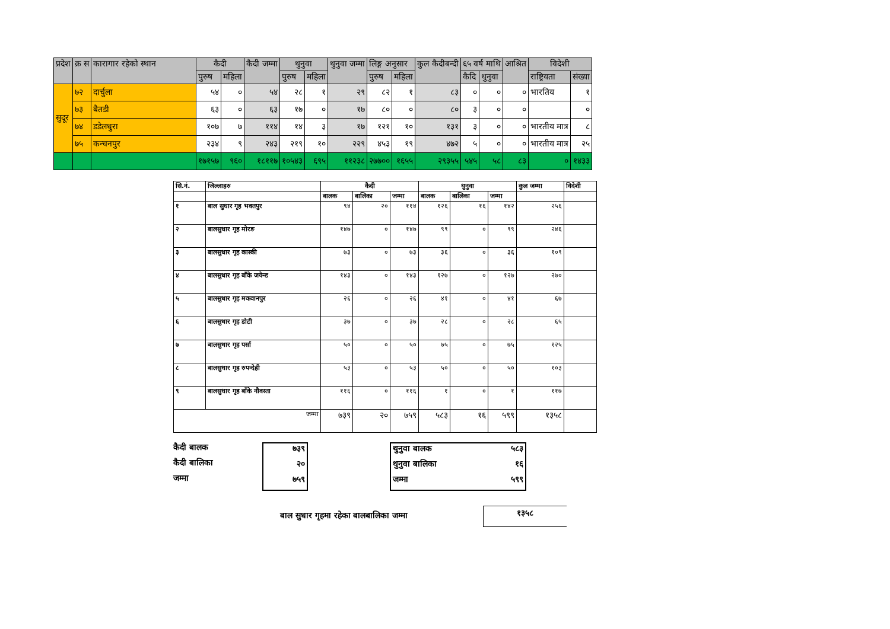| प्रदेश | क्र स | कारागार रहेको स्थान | कैदी | | कैदी जम्मा | थुनुवा | | थुनुवा जम्मा | लिङ्ग अनुसार | | कुल कैदीबन्दी | ६५ वर्ष माथि | | आश्रित | विदेशी | |
| --- | --- | --- | --- | --- | --- | --- | --- | --- | --- | --- | --- | --- | --- | --- | --- | --- |
| | | | पुरुष | महिला | | पुरुष | महिला | | पुरुष | महिला | | कैदि | थुनुवा | | राष्ट्रियता | संख्या |
| सुदूर | ७२ | दार्चुला | ५४ | ० | ५४ | २८ | १ | २९ | ८२ | १ | ८३ | ० | ० | ० | भारतिय | १ |
| | ७३ | बैतडी | ६३ | ० | ६३ | १७ | ० | १७ | ८० | ० | ८० | ३ | ० | ० | | ० |
| | ७४ | डडेलधुरा | १०७ | ७ | ११४ | १४ | ३ | १७ | १२१ | १० | १३१ | ३ | ० | ० | भारतीय मात्र | ८ |
| | ७५ | कन्चनपुर | २३४ | ९ | २४३ | २१९ | १० | २२९ | ४५३ | १९ | ४७२ | ५ | ० | ० | भारतीय मात्र | २५ |
| | | | १७१५७ | ९६० | १८११७ | १०५४३ | ६९५ | ११२३८ | २७७०० | १६५५ | २९३५५ | ५४५ | ५८ | ८३ | ० | १४३३ |
| सि.नं. | जिल्लाहरु | कैदी | | | थुनुवा | | | कुल जम्मा | विदेशी |
| --- | --- | --- | --- | --- | --- | --- | --- | --- | --- |
| | | बालक | बालिका | जम्मा | बालक | बालिका | जम्मा | | |
| १ | बाल सुधार गृह भक्तपुर | ९४ | २० | ११४ | १२६ | १६ | १४२ | २५६ | |
| २ | बालसुधार गृह मोरङ | १४७ | ० | १४७ | ९९ | ० | ९९ | २४६ | |
| ३ | बालसुधार गृह कास्की | ७३ | ० | ७३ | ३६ | ० | ३६ | १०९ | |
| ४ | बालसुधार गृह बाँके जयेन्ड | १४३ | ० | १४३ | १२७ | ० | १२७ | २७० | |
| ५ | बालसुधार गृह मकवानपुर | २६ | ० | २६ | ४१ | ० | ४१ | ६७ | |
| ६ | बालसुधार गृह डोटी | ३७ | ० | ३७ | २८ | ० | २८ | ६५ | |
| ७ | बालसुधार गृह पर्सा | ५० | ० | ५० | ७५ | ० | ७५ | १२५ | |
| ८ | बालसुधार गृह रुपन्देही | ५३ | ० | ५३ | ५० | ० | ५० | १०३ | |
| ९ | बालसुधार गृह बाँके नौवस्ता | ११६ | ० | ११६ | १ | ० | १ | ११७ | |
| जम्मा | | ७३९ | २० | ७५९ | ५८३ | १६ | ५९९ | १३५८ | |
कैदी बालक
कैदी बालिका
जम्मा
७३९
२०
७५९
थुनुवा बालक ५८३
थुनुवा बालिका १६
जम्मा ५९९
बाल सुधार गृहमा रहेका बालबालिका जम्मा
१३५८